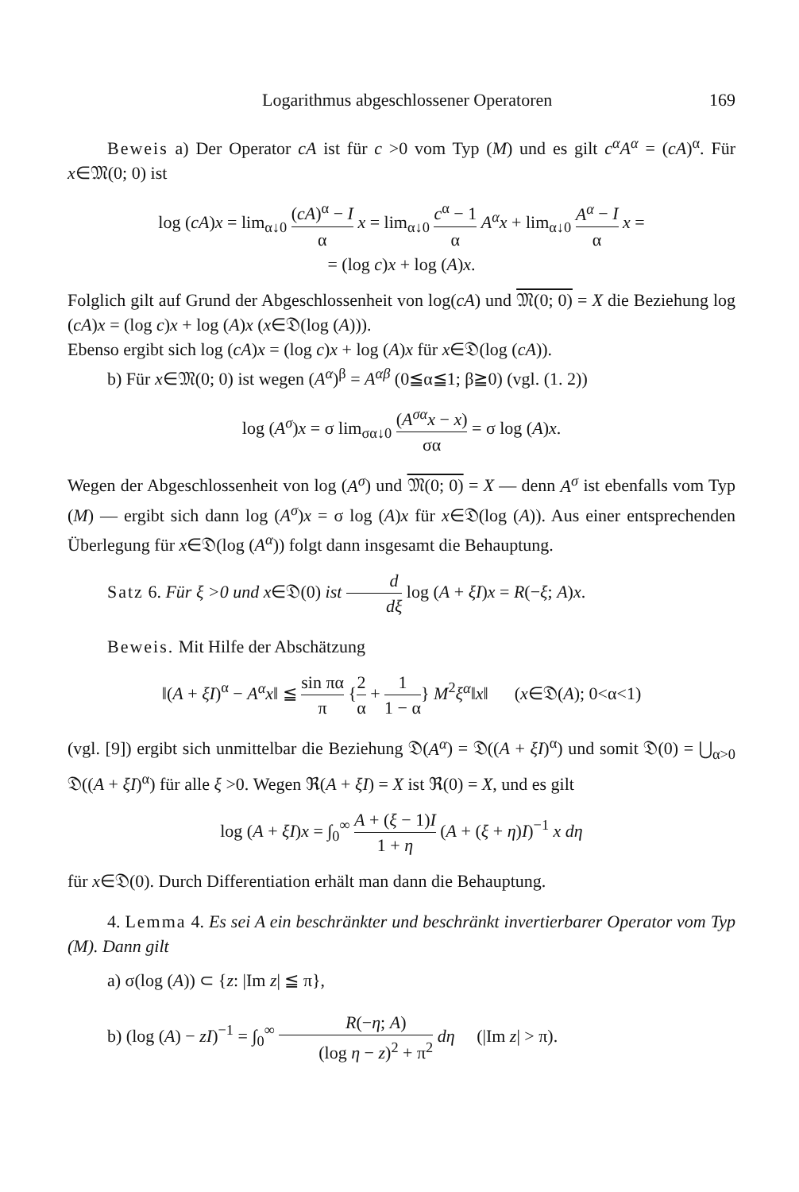Logarithmus abgeschlossener Operatoren 169
Beweis a) Der Operator cA ist für c >0 vom Typ (M) und es gilt c<sup>α</sup>A<sup>α</sup> = (cA)<sup>α</sup>. Für x∈𝔐(0; 0) ist
log (cA)x = lim<sub>α↓0</sub> (cA)<sup>α</sup> − I α x = lim<sub>α↓0</sub> c<sup>α</sup> − 1 α A<sup>α</sup>x + lim<sub>α↓0</sub> A<sup>α</sup> − I α x =
= (log c)x + log (A)x.
Folglich gilt auf Grund der Abgeschlossenheit von log(cA) und 𝔐(0; 0) = X die Beziehung log (cA)x = (log c)x + log (A)x (x∈𝔇(log (A))).
Ebenso ergibt sich log (cA)x = (log c)x + log (A)x für x∈𝔇(log (cA)).
b) Für x∈𝔐(0; 0) ist wegen (A<sup>α</sup>)<sup>β</sup> = A<sup>αβ</sup> (0≦α≦1; β≧0) (vgl. (1. 2))
log (A<sup>σ</sup>)x = σ lim<sub>σα↓0</sub> (A<sup>σα</sup>x − x) σα = σ log (A)x.
Wegen der Abgeschlossenheit von log (A<sup>σ</sup>) und 𝔐(0; 0) = X — denn A<sup>σ</sup> ist ebenfalls vom Typ (M) — ergibt sich dann log (A<sup>σ</sup>)x = σ log (A)x für x∈𝔇(log (A)). Aus einer entsprechenden Überlegung für x∈𝔇(log (A<sup>α</sup>)) folgt dann insgesamt die Behauptung.
Satz 6. Für ξ >0 und x∈𝔇(0) ist d dξ log (A + ξI)x = R(−ξ; A)x.
Beweis. Mit Hilfe der Abschätzung
‖(A + ξI)<sup>α</sup> − A<sup>α</sup>x‖ ≦ sin πα π {2 α + 1 1 − α} M<sup>2</sup>ξ<sup>α</sup>‖x‖ (x∈𝔇(A); 0<α<1)
(vgl. [9]) ergibt sich unmittelbar die Beziehung 𝔇(A<sup>α</sup>) = 𝔇((A + ξI)<sup>α</sup>) und somit 𝔇(0) = ⋃<sub>α>0</sub> 𝔇((A + ξI)<sup>α</sup>) für alle ξ >0. Wegen ℜ(A + ξI) = X ist ℜ(0) = X, und es gilt
log (A + ξI)x = ∫<sub>0</sub><sup>∞</sup> A + (ξ − 1)I 1 + η (A + (ξ + η)I)<sup>−1</sup> x dη
für x∈𝔇(0). Durch Differentiation erhält man dann die Behauptung.
4. Lemma 4. Es sei A ein beschränkter und beschränkt invertierbarer Operator vom Typ (M). Dann gilt
a) σ(log (A)) ⊂ {z: |Im z| ≦ π},
b) (log (A) − zI)<sup>−1</sup> = ∫<sub>0</sub><sup>∞</sup> R(−η; A) (log η − z)<sup>2</sup> + π<sup>2</sup> dη (|Im z| > π).